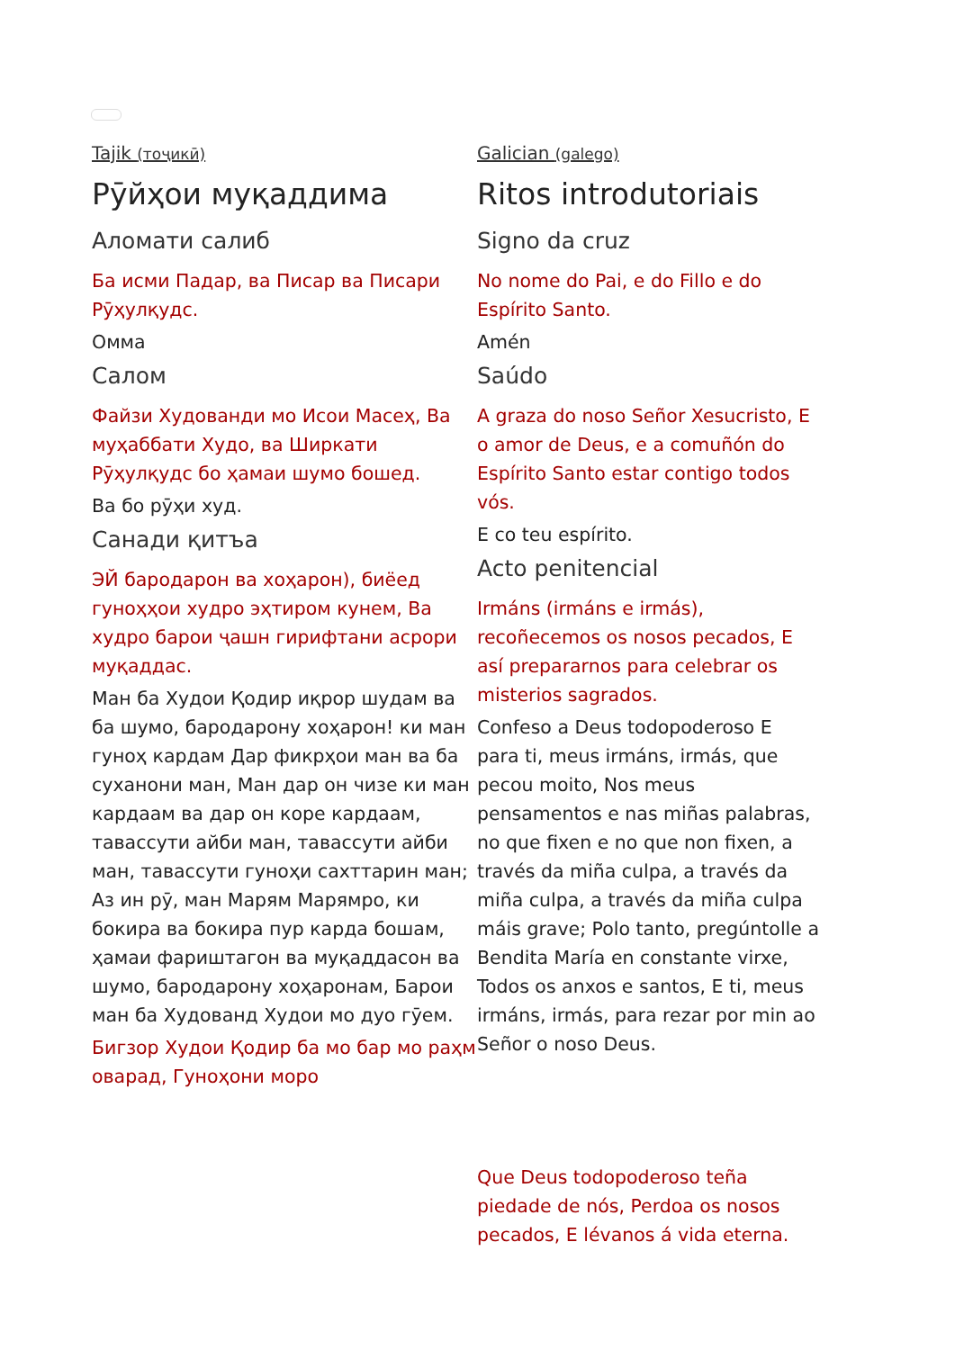Tajik (тоҷикӣ)
Рӯйҳои муқаддима
Аломати салиб
Ба исми Падар, ва Писар ва Писари Рӯҳулқудс.
Омма
Салом
Файзи Худованди мо Исои Масеҳ, Ва муҳаббати Худо, ва Ширкати Рӯҳулқудс бо ҳамаи шумо бошед.
Ва бо рӯҳи худ.
Санади қитъа
ЭЙ бародарон ва хоҳарон), биёед гуноҳҳои худро эҳтиром кунем, Ва худро барои ҷашн гирифтани асрори муқаддас.
Ман ба Худои Қодир иқрор шудам ва ба шумо, бародарону хоҳарон! ки ман гуноҳ кардам Дар фикрҳои ман ва ба суханони ман, Ман дар он чизе ки ман кардаам ва дар он коре кардаам, тавассути айби ман, тавассути айби ман, тавассути гуноҳи сахттарин ман; Аз ин рӯ, ман Марям Марямро, ки бокира ва бокира пур карда бошам, ҳамаи фариштагон ва муқаддасон ва шумо, бародарону хоҳаронам, Барои ман ба Худованд Худои мо дуо гӯем.
Бигзор Худои Қодир ба мо бар мо раҳм оварад, Гуноҳони моро
Galician (galego)
Ritos introdutoriais
Signo da cruz
No nome do Pai, e do Fillo e do Espírito Santo.
Amén
Saúdo
A graza do noso Señor Xesucristo, E o amor de Deus, e a comuñón do Espírito Santo estar contigo todos vós.
E co teu espírito.
Acto penitencial
Irmáns (irmáns e irmás), recoñecemos os nosos pecados, E así prepararnos para celebrar os misterios sagrados.
Confeso a Deus todopoderoso E para ti, meus irmáns, irmás, que pecou moito, Nos meus pensamentos e nas miñas palabras, no que fixen e no que non fixen, a través da miña culpa, a través da miña culpa, a través da miña culpa máis grave; Polo tanto, pregúntolle a Bendita María en constante virxe, Todos os anxos e santos, E ti, meus irmáns, irmás, para rezar por min ao Señor o noso Deus.
Que Deus todopoderoso teña piedade de nós, Perdoa os nosos pecados, E lévanos á vida eterna.